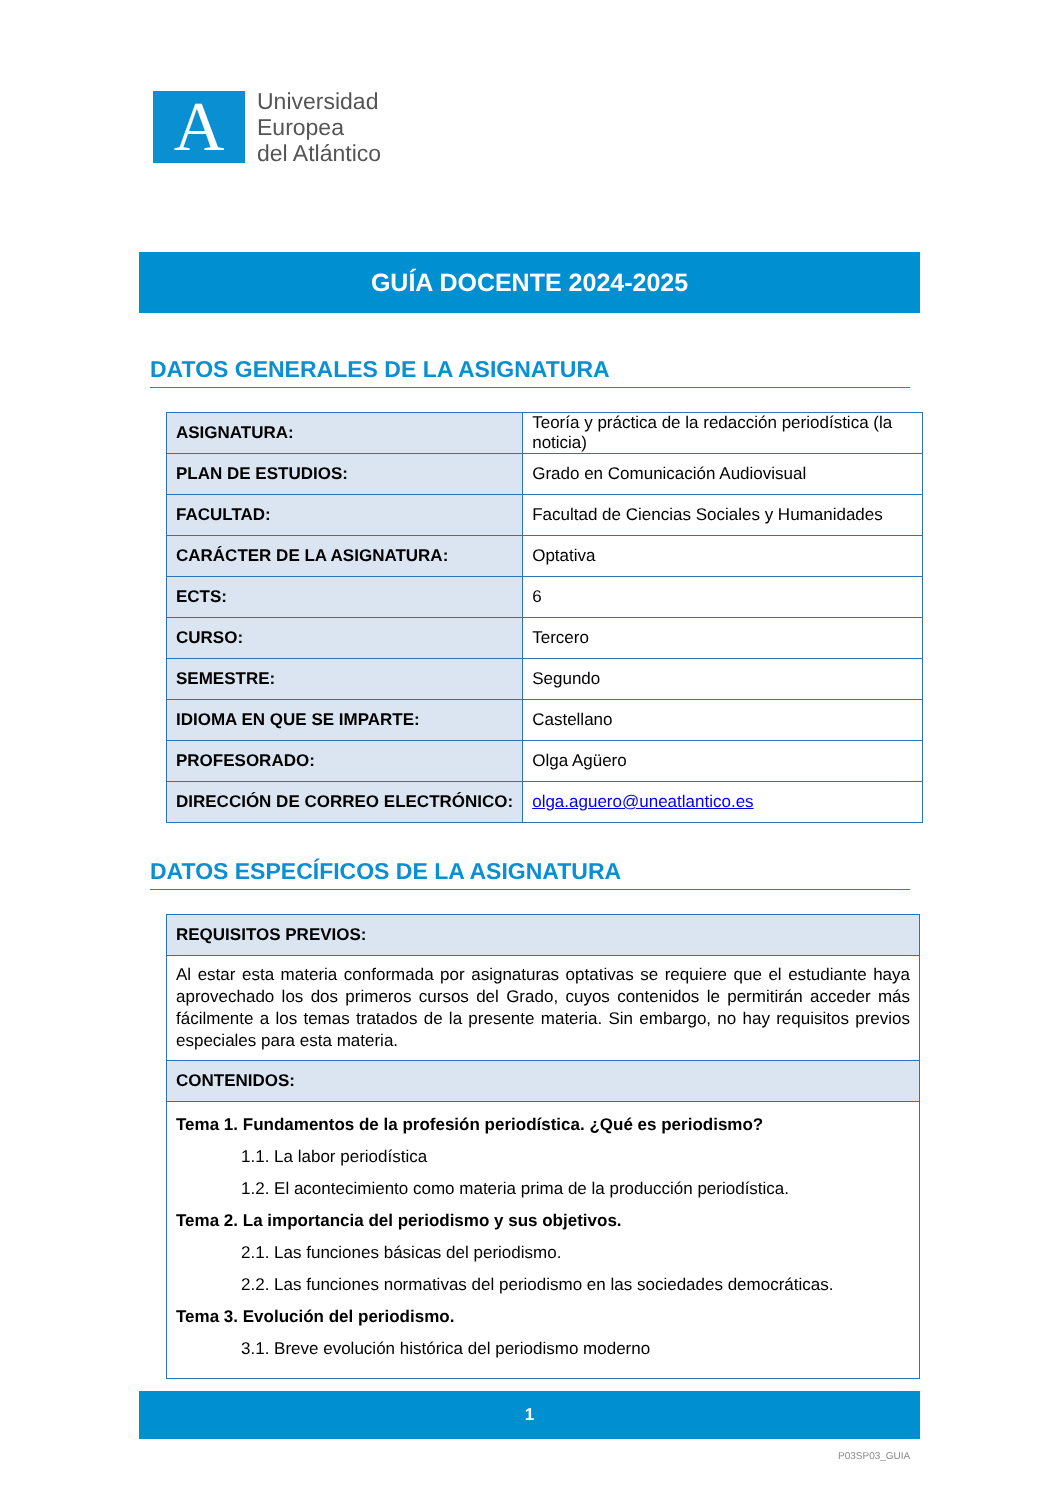A
Universidad
Europea
del Atlántico
GUÍA DOCENTE 2024-2025
DATOS GENERALES DE LA ASIGNATURA
| ASIGNATURA: | Teoría y práctica de la redacción periodística (la noticia) |
| PLAN DE ESTUDIOS: | Grado en Comunicación Audiovisual |
| FACULTAD: | Facultad de Ciencias Sociales y Humanidades |
| CARÁCTER DE LA ASIGNATURA: | Optativa |
| ECTS: | 6 |
| CURSO: | Tercero |
| SEMESTRE: | Segundo |
| IDIOMA EN QUE SE IMPARTE: | Castellano |
| PROFESORADO: | Olga Agüero |
| DIRECCIÓN DE CORREO ELECTRÓNICO: | olga.aguero@uneatlantico.es |
DATOS ESPECÍFICOS DE LA ASIGNATURA
| REQUISITOS PREVIOS: |
| --- |
| Al estar esta materia conformada por asignaturas optativas se requiere que el estudiante haya aprovechado los dos primeros cursos del Grado, cuyos contenidos le permitirán acceder más fácilmente a los temas tratados de la presente materia. Sin embargo, no hay requisitos previos especiales para esta materia. |
| CONTENIDOS: |
| Tema 1. Fundamentos de la profesión periodística. ¿Qué es periodismo? 1.1. La labor periodística 1.2. El acontecimiento como materia prima de la producción periodística. Tema 2. La importancia del periodismo y sus objetivos. 2.1. Las funciones básicas del periodismo. 2.2. Las funciones normativas del periodismo en las sociedades democráticas. Tema 3. Evolución del periodismo. 3.1. Breve evolución histórica del periodismo moderno |
1
P03SP03_GUIA